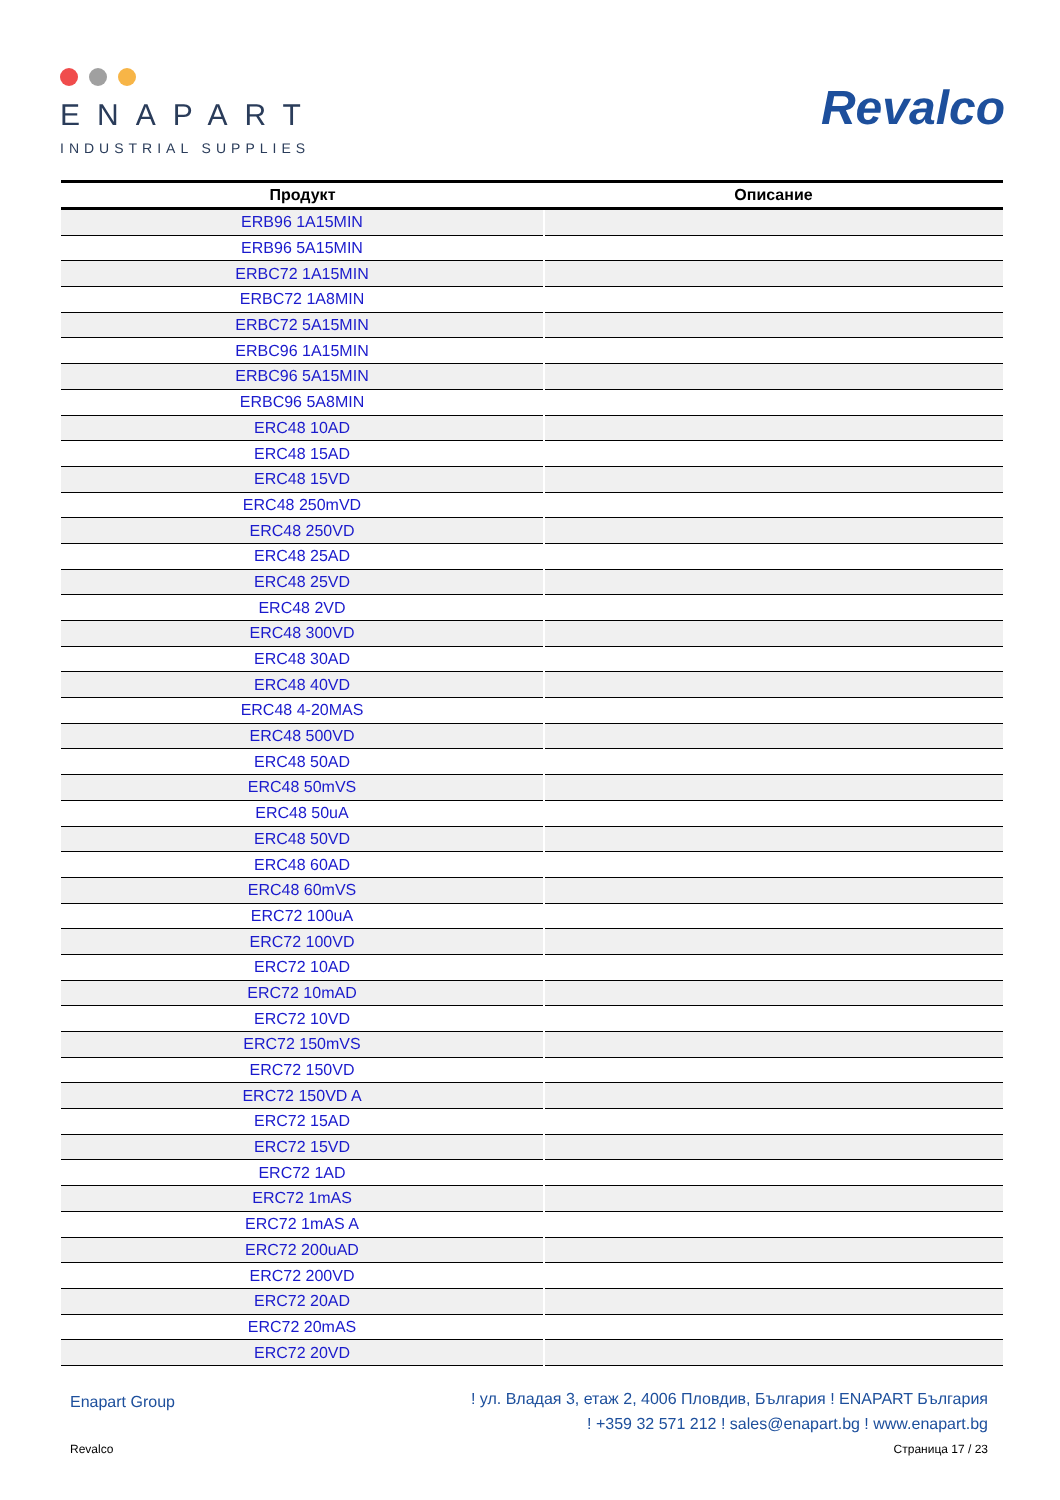ENAPART
INDUSTRIAL SUPPLIES
Revalco
| Продукт | Описание |
| --- | --- |
| ERB96 1A15MIN | |
| ERB96 5A15MIN | |
| ERBC72 1A15MIN | |
| ERBC72 1A8MIN | |
| ERBC72 5A15MIN | |
| ERBC96 1A15MIN | |
| ERBC96 5A15MIN | |
| ERBC96 5A8MIN | |
| ERC48 10AD | |
| ERC48 15AD | |
| ERC48 15VD | |
| ERC48 250mVD | |
| ERC48 250VD | |
| ERC48 25AD | |
| ERC48 25VD | |
| ERC48 2VD | |
| ERC48 300VD | |
| ERC48 30AD | |
| ERC48 40VD | |
| ERC48 4-20MAS | |
| ERC48 500VD | |
| ERC48 50AD | |
| ERC48 50mVS | |
| ERC48 50uA | |
| ERC48 50VD | |
| ERC48 60AD | |
| ERC48 60mVS | |
| ERC72 100uA | |
| ERC72 100VD | |
| ERC72 10AD | |
| ERC72 10mAD | |
| ERC72 10VD | |
| ERC72 150mVS | |
| ERC72 150VD | |
| ERC72 150VD A | |
| ERC72 15AD | |
| ERC72 15VD | |
| ERC72 1AD | |
| ERC72 1mAS | |
| ERC72 1mAS A | |
| ERC72 200uAD | |
| ERC72 200VD | |
| ERC72 20AD | |
| ERC72 20mAS | |
| ERC72 20VD | |
Enapart Group
! ул. Владая 3, етаж 2, 4006 Пловдив, България ! ENAPART България
! +359 32 571 212 ! sales@enapart.bg ! www.enapart.bg
Revalco Страница 17 / 23